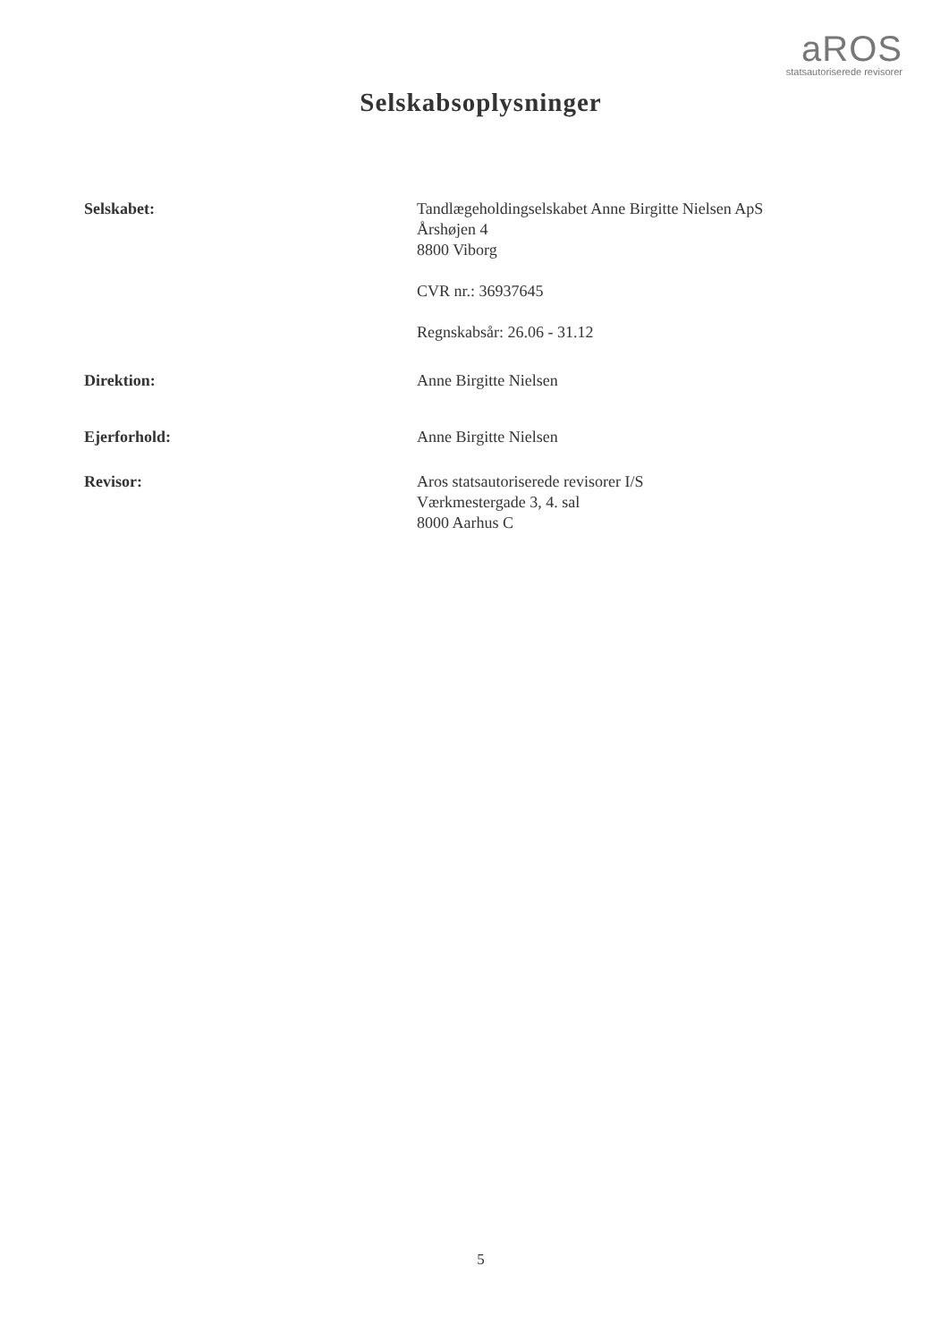aROS
statsautoriserede revisorer
Selskabsoplysninger
Selskabet: Tandlægeholdingselskabet Anne Birgitte Nielsen ApS
Årshøjen 4
8800 Viborg
CVR nr.: 36937645
Regnskabsår: 26.06 - 31.12
Direktion: Anne Birgitte Nielsen
Ejerforhold: Anne Birgitte Nielsen
Revisor: Aros statsautoriserede revisorer I/S
Værkmestergade 3, 4. sal
8000 Aarhus C
5